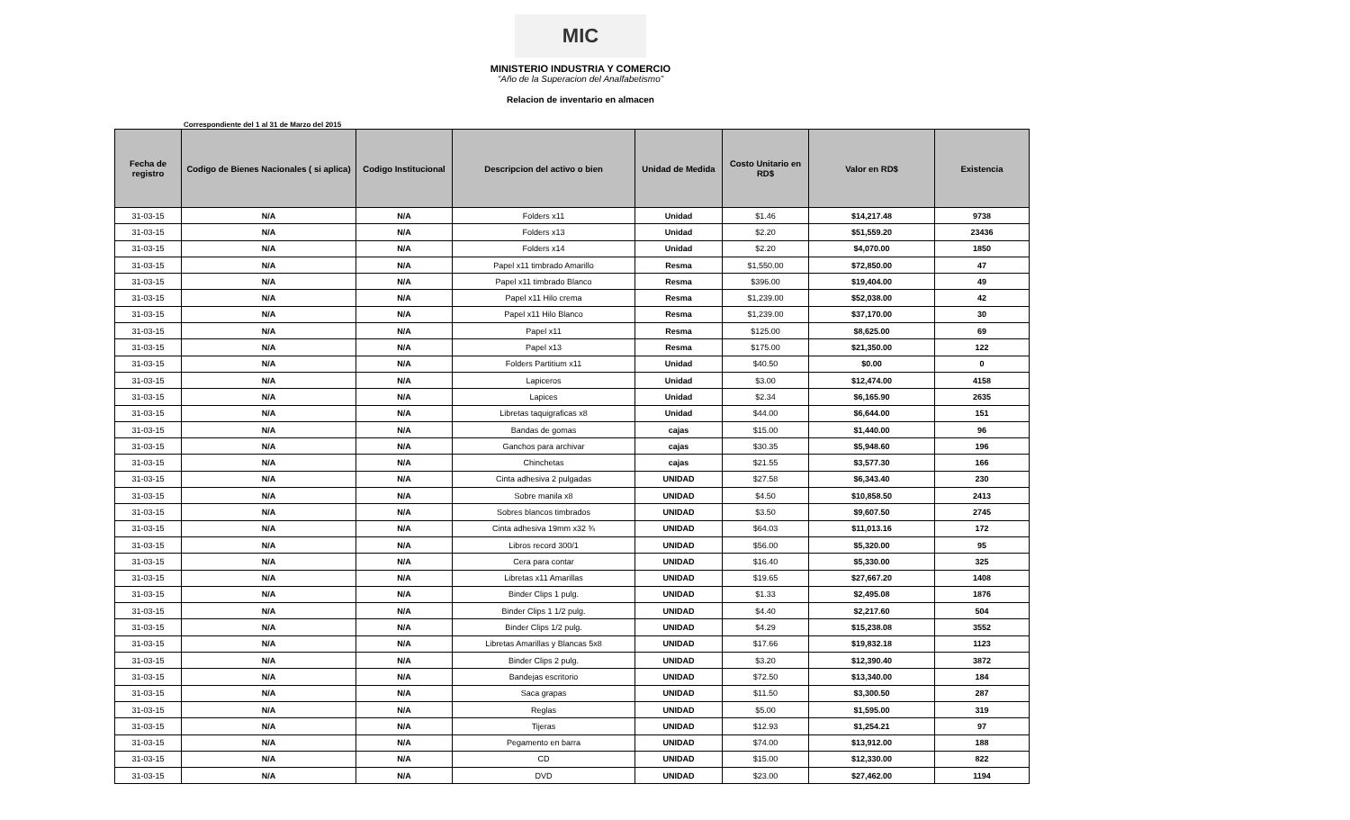MIC
MINISTERIO INDUSTRIA Y COMERCIO
“Año de la Superacion del Analfabetismo”
Relacion de inventario en almacen
Correspondiente del 1 al 31 de Marzo del 2015
| Fecha de registro | Codigo de Bienes Nacionales ( si aplica) | Codigo Institucional | Descripcion del activo o bien | Unidad de Medida | Costo Unitario en RD$ | Valor en RD$ | Existencia |
| --- | --- | --- | --- | --- | --- | --- | --- |
| 31-03-15 | N/A | N/A | Folders x11 | Unidad | $1.46 | $14,217.48 | 9738 |
| 31-03-15 | N/A | N/A | Folders x13 | Unidad | $2.20 | $51,559.20 | 23436 |
| 31-03-15 | N/A | N/A | Folders x14 | Unidad | $2.20 | $4,070.00 | 1850 |
| 31-03-15 | N/A | N/A | Papel x11 timbrado Amarillo | Resma | $1,550.00 | $72,850.00 | 47 |
| 31-03-15 | N/A | N/A | Papel x11 timbrado Blanco | Resma | $396.00 | $19,404.00 | 49 |
| 31-03-15 | N/A | N/A | Papel x11 Hilo crema | Resma | $1,239.00 | $52,038.00 | 42 |
| 31-03-15 | N/A | N/A | Papel x11 Hilo Blanco | Resma | $1,239.00 | $37,170.00 | 30 |
| 31-03-15 | N/A | N/A | Papel x11 | Resma | $125.00 | $8,625.00 | 69 |
| 31-03-15 | N/A | N/A | Papel x13 | Resma | $175.00 | $21,350.00 | 122 |
| 31-03-15 | N/A | N/A | Folders Partitium x11 | Unidad | $40.50 | $0.00 | 0 |
| 31-03-15 | N/A | N/A | Lapiceros | Unidad | $3.00 | $12,474.00 | 4158 |
| 31-03-15 | N/A | N/A | Lapices | Unidad | $2.34 | $6,165.90 | 2635 |
| 31-03-15 | N/A | N/A | Libretas taquigraficas x8 | Unidad | $44.00 | $6,644.00 | 151 |
| 31-03-15 | N/A | N/A | Bandas de gomas | cajas | $15.00 | $1,440.00 | 96 |
| 31-03-15 | N/A | N/A | Ganchos para archivar | cajas | $30.35 | $5,948.60 | 196 |
| 31-03-15 | N/A | N/A | Chinchetas | cajas | $21.55 | $3,577.30 | 166 |
| 31-03-15 | N/A | N/A | Cinta adhesiva 2 pulgadas | UNIDAD | $27.58 | $6,343.40 | 230 |
| 31-03-15 | N/A | N/A | Sobre manila x8 | UNIDAD | $4.50 | $10,858.50 | 2413 |
| 31-03-15 | N/A | N/A | Sobres blancos timbrados | UNIDAD | $3.50 | $9,607.50 | 2745 |
| 31-03-15 | N/A | N/A | Cinta adhesiva 19mm x32 ¾ | UNIDAD | $64.03 | $11,013.16 | 172 |
| 31-03-15 | N/A | N/A | Libros record 300/1 | UNIDAD | $56.00 | $5,320.00 | 95 |
| 31-03-15 | N/A | N/A | Cera para contar | UNIDAD | $16.40 | $5,330.00 | 325 |
| 31-03-15 | N/A | N/A | Libretas x11 Amarillas | UNIDAD | $19.65 | $27,667.20 | 1408 |
| 31-03-15 | N/A | N/A | Binder Clips 1 pulg. | UNIDAD | $1.33 | $2,495.08 | 1876 |
| 31-03-15 | N/A | N/A | Binder Clips 1 1/2 pulg. | UNIDAD | $4.40 | $2,217.60 | 504 |
| 31-03-15 | N/A | N/A | Binder Clips 1/2 pulg. | UNIDAD | $4.29 | $15,238.08 | 3552 |
| 31-03-15 | N/A | N/A | Libretas Amarillas y Blancas 5x8 | UNIDAD | $17.66 | $19,832.18 | 1123 |
| 31-03-15 | N/A | N/A | Binder Clips 2 pulg. | UNIDAD | $3.20 | $12,390.40 | 3872 |
| 31-03-15 | N/A | N/A | Bandejas escritorio | UNIDAD | $72.50 | $13,340.00 | 184 |
| 31-03-15 | N/A | N/A | Saca grapas | UNIDAD | $11.50 | $3,300.50 | 287 |
| 31-03-15 | N/A | N/A | Reglas | UNIDAD | $5.00 | $1,595.00 | 319 |
| 31-03-15 | N/A | N/A | Tijeras | UNIDAD | $12.93 | $1,254.21 | 97 |
| 31-03-15 | N/A | N/A | Pegamento en barra | UNIDAD | $74.00 | $13,912.00 | 188 |
| 31-03-15 | N/A | N/A | CD | UNIDAD | $15.00 | $12,330.00 | 822 |
| 31-03-15 | N/A | N/A | DVD | UNIDAD | $23.00 | $27,462.00 | 1194 |